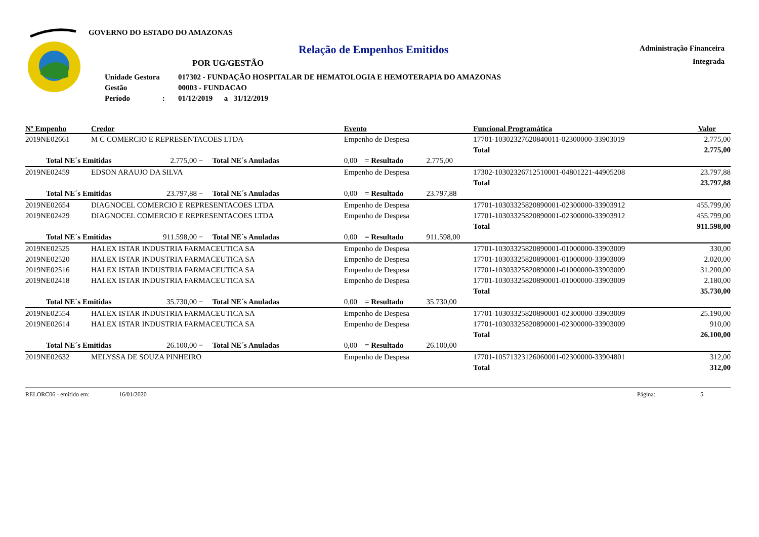GOVERNO DO ESTADO DO AMAZONAS
Relação de Empenhos Emitidos
POR UG/GESTÃO
| Unidade Gestora | 017302 - FUNDAÇÃO HOSPITALAR DE HEMATOLOGIA E HEMOTERAPIA DO AMAZONAS |
| Gestão | 00003 - FUNDACAO |
| Período : | 01/12/2019 a 31/12/2019 |
Administração Financeira
Integrada
| Nº Empenho | Credor | | | Evento | | Funcional Programática | | Valor |
| --- | --- | --- | --- | --- | --- | --- | --- | --- |
| 2019NE02661 | M C COMERCIO E REPRESENTACOES LTDA | | | Empenho de Despesa | | 17701-10302327620840011-02300000-33903019 | | 2.775,00 |
| | | | | | | | Total | 2.775,00 |
| Total NE´s Emitidas | | 2.775,00 − | Total NE´s Anuladas | 0,00 = Resultado | 2.775,00 | | | |
| 2019NE02459 | EDSON ARAUJO DA SILVA | | | Empenho de Despesa | | 17302-10302326712510001-04801221-44905208 | | 23.797,88 |
| | | | | | | | Total | 23.797,88 |
| Total NE´s Emitidas | | 23.797,88 − | Total NE´s Anuladas | 0,00 = Resultado | 23.797,88 | | | |
| 2019NE02654 | DIAGNOCEL COMERCIO E REPRESENTACOES LTDA | | | Empenho de Despesa | | 17701-10303325820890001-02300000-33903912 | | 455.799,00 |
| 2019NE02429 | DIAGNOCEL COMERCIO E REPRESENTACOES LTDA | | | Empenho de Despesa | | 17701-10303325820890001-02300000-33903912 | | 455.799,00 |
| | | | | | | | Total | 911.598,00 |
| Total NE´s Emitidas | | 911.598,00 − | Total NE´s Anuladas | 0,00 = Resultado | 911.598,00 | | | |
| 2019NE02525 | HALEX ISTAR INDUSTRIA FARMACEUTICA SA | | | Empenho de Despesa | | 17701-10303325820890001-01000000-33903009 | | 330,00 |
| 2019NE02520 | HALEX ISTAR INDUSTRIA FARMACEUTICA SA | | | Empenho de Despesa | | 17701-10303325820890001-01000000-33903009 | | 2.020,00 |
| 2019NE02516 | HALEX ISTAR INDUSTRIA FARMACEUTICA SA | | | Empenho de Despesa | | 17701-10303325820890001-01000000-33903009 | | 31.200,00 |
| 2019NE02418 | HALEX ISTAR INDUSTRIA FARMACEUTICA SA | | | Empenho de Despesa | | 17701-10303325820890001-01000000-33903009 | | 2.180,00 |
| | | | | | | | Total | 35.730,00 |
| Total NE´s Emitidas | | 35.730,00 − | Total NE´s Anuladas | 0,00 = Resultado | 35.730,00 | | | |
| 2019NE02554 | HALEX ISTAR INDUSTRIA FARMACEUTICA SA | | | Empenho de Despesa | | 17701-10303325820890001-02300000-33903009 | | 25.190,00 |
| 2019NE02614 | HALEX ISTAR INDUSTRIA FARMACEUTICA SA | | | Empenho de Despesa | | 17701-10303325820890001-02300000-33903009 | | 910,00 |
| | | | | | | | Total | 26.100,00 |
| Total NE´s Emitidas | | 26.100,00 − | Total NE´s Anuladas | 0,00 = Resultado | 26.100,00 | | | |
| 2019NE02632 | MELYSSA DE SOUZA PINHEIRO | | | Empenho de Despesa | | 17701-10571323126060001-02300000-33904801 | | 312,00 |
| | | | | | | | Total | 312,00 |
RELORC06 - emitido em: 16/01/2020 Página: 5